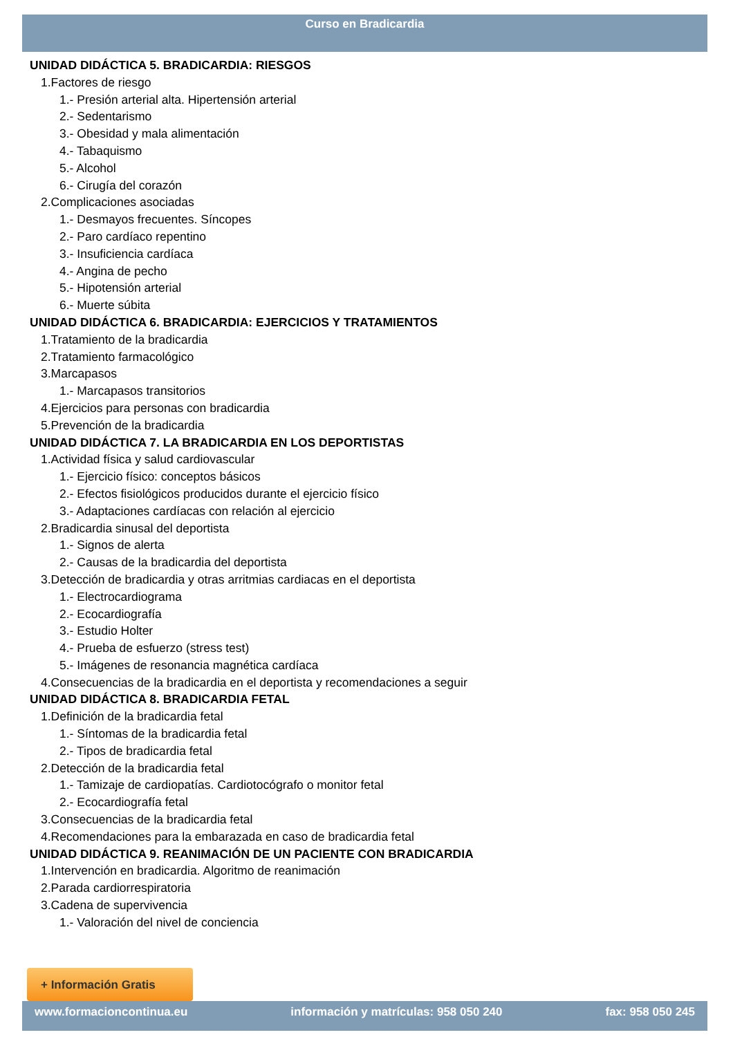Curso en Bradicardia
UNIDAD DIDÁCTICA 5. BRADICARDIA: RIESGOS
1.Factores de riesgo
1.- Presión arterial alta. Hipertensión arterial
2.- Sedentarismo
3.- Obesidad y mala alimentación
4.- Tabaquismo
5.- Alcohol
6.- Cirugía del corazón
2.Complicaciones asociadas
1.- Desmayos frecuentes. Síncopes
2.- Paro cardíaco repentino
3.- Insuficiencia cardíaca
4.- Angina de pecho
5.- Hipotensión arterial
6.- Muerte súbita
UNIDAD DIDÁCTICA 6. BRADICARDIA: EJERCICIOS Y TRATAMIENTOS
1.Tratamiento de la bradicardia
2.Tratamiento farmacológico
3.Marcapasos
1.- Marcapasos transitorios
4.Ejercicios para personas con bradicardia
5.Prevención de la bradicardia
UNIDAD DIDÁCTICA 7. LA BRADICARDIA EN LOS DEPORTISTAS
1.Actividad física y salud cardiovascular
1.- Ejercicio físico: conceptos básicos
2.- Efectos fisiológicos producidos durante el ejercicio físico
3.- Adaptaciones cardíacas con relación al ejercicio
2.Bradicardia sinusal del deportista
1.- Signos de alerta
2.- Causas de la bradicardia del deportista
3.Detección de bradicardia y otras arritmias cardiacas en el deportista
1.- Electrocardiograma
2.- Ecocardiografía
3.- Estudio Holter
4.- Prueba de esfuerzo (stress test)
5.- Imágenes de resonancia magnética cardíaca
4.Consecuencias de la bradicardia en el deportista y recomendaciones a seguir
UNIDAD DIDÁCTICA 8. BRADICARDIA FETAL
1.Definición de la bradicardia fetal
1.- Síntomas de la bradicardia fetal
2.- Tipos de bradicardia fetal
2.Detección de la bradicardia fetal
1.- Tamizaje de cardiopatías. Cardiotocógrafo o monitor fetal
2.- Ecocardiografía fetal
3.Consecuencias de la bradicardia fetal
4.Recomendaciones para la embarazada en caso de bradicardia fetal
UNIDAD DIDÁCTICA 9. REANIMACIÓN DE UN PACIENTE CON BRADICARDIA
1.Intervención en bradicardia. Algoritmo de reanimación
2.Parada cardiorrespiratoria
3.Cadena de supervivencia
1.- Valoración del nivel de conciencia
+ Información Gratis
www.formacioncontinua.eu información y matrículas: 958 050 240 fax: 958 050 245